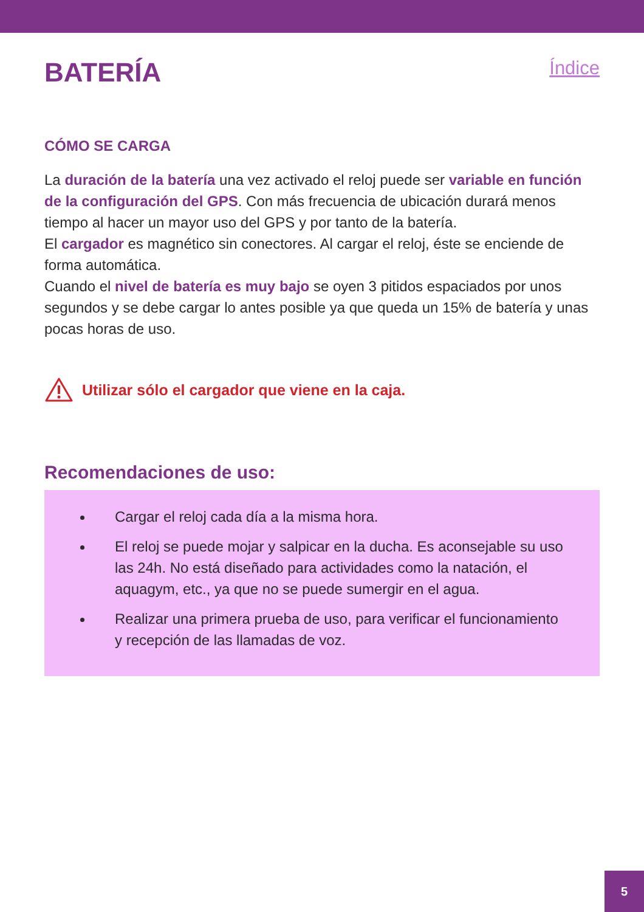BATERÍA
Índice
CÓMO SE CARGA
La duración de la batería una vez activado el reloj puede ser variable en función de la configuración del GPS. Con más frecuencia de ubicación durará menos tiempo al hacer un mayor uso del GPS y por tanto de la batería.
El cargador es magnético sin conectores. Al cargar el reloj, éste se enciende de forma automática.
Cuando el nivel de batería es muy bajo se oyen 3 pitidos espaciados por unos segundos y se debe cargar lo antes posible ya que queda un 15% de batería y unas pocas horas de uso.
Utilizar sólo el cargador que viene en la caja.
Recomendaciones de uso:
Cargar el reloj cada día a la misma hora.
El reloj se puede mojar y salpicar en la ducha. Es aconsejable su uso las 24h. No está diseñado para actividades como la natación, el aquagym, etc., ya que no se puede sumergir en el agua.
Realizar una primera prueba de uso, para verificar el funcionamiento y recepción de las llamadas de voz.
5